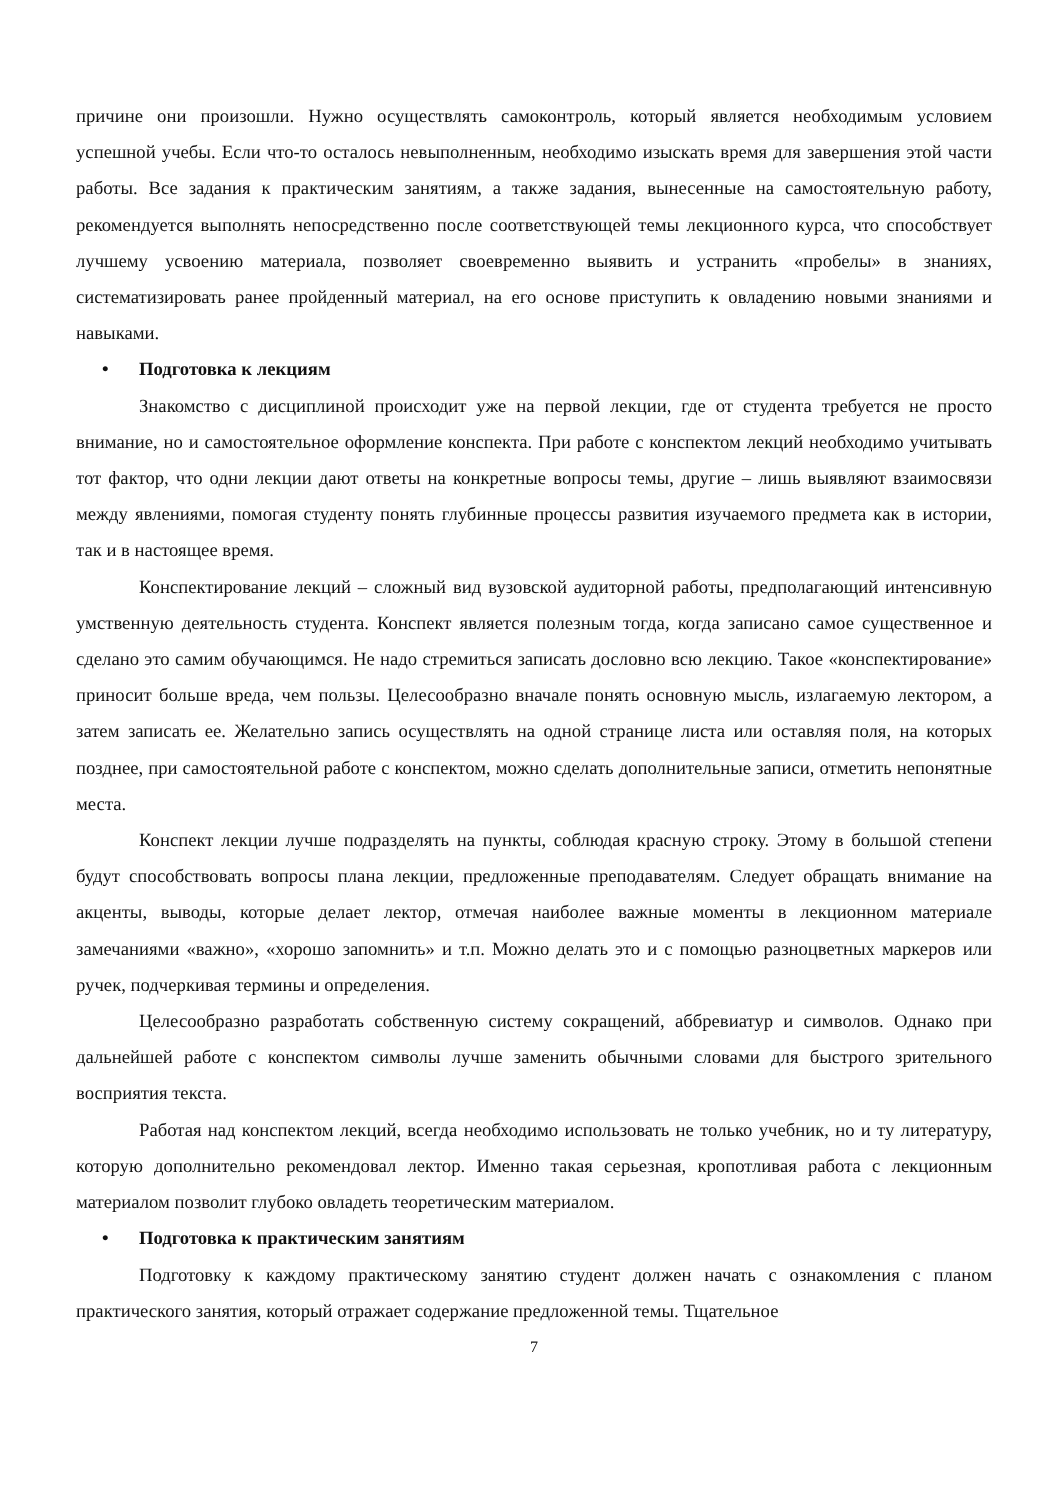причине они произошли. Нужно осуществлять самоконтроль, который является необходимым условием успешной учебы. Если что-то осталось невыполненным, необходимо изыскать время для завершения этой части работы. Все задания к практическим занятиям, а также задания, вынесенные на самостоятельную работу, рекомендуется выполнять непосредственно после соответствующей темы лекционного курса, что способствует лучшему усвоению материала, позволяет своевременно выявить и устранить «пробелы» в знаниях, систематизировать ранее пройденный материал, на его основе приступить к овладению новыми знаниями и навыками.
• Подготовка к лекциям
Знакомство с дисциплиной происходит уже на первой лекции, где от студента требуется не просто внимание, но и самостоятельное оформление конспекта. При работе с конспектом лекций необходимо учитывать тот фактор, что одни лекции дают ответы на конкретные вопросы темы, другие – лишь выявляют взаимосвязи между явлениями, помогая студенту понять глубинные процессы развития изучаемого предмета как в истории, так и в настоящее время.
Конспектирование лекций – сложный вид вузовской аудиторной работы, предполагающий интенсивную умственную деятельность студента. Конспект является полезным тогда, когда записано самое существенное и сделано это самим обучающимся. Не надо стремиться записать дословно всю лекцию. Такое «конспектирование» приносит больше вреда, чем пользы. Целесообразно вначале понять основную мысль, излагаемую лектором, а затем записать ее. Желательно запись осуществлять на одной странице листа или оставляя поля, на которых позднее, при самостоятельной работе с конспектом, можно сделать дополнительные записи, отметить непонятные места.
Конспект лекции лучше подразделять на пункты, соблюдая красную строку. Этому в большой степени будут способствовать вопросы плана лекции, предложенные преподавателям. Следует обращать внимание на акценты, выводы, которые делает лектор, отмечая наиболее важные моменты в лекционном материале замечаниями «важно», «хорошо запомнить» и т.п. Можно делать это и с помощью разноцветных маркеров или ручек, подчеркивая термины и определения.
Целесообразно разработать собственную систему сокращений, аббревиатур и символов. Однако при дальнейшей работе с конспектом символы лучше заменить обычными словами для быстрого зрительного восприятия текста.
Работая над конспектом лекций, всегда необходимо использовать не только учебник, но и ту литературу, которую дополнительно рекомендовал лектор. Именно такая серьезная, кропотливая работа с лекционным материалом позволит глубоко овладеть теоретическим материалом.
• Подготовка к практическим занятиям
Подготовку к каждому практическому занятию студент должен начать с ознакомления с планом практического занятия, который отражает содержание предложенной темы. Тщательное
7